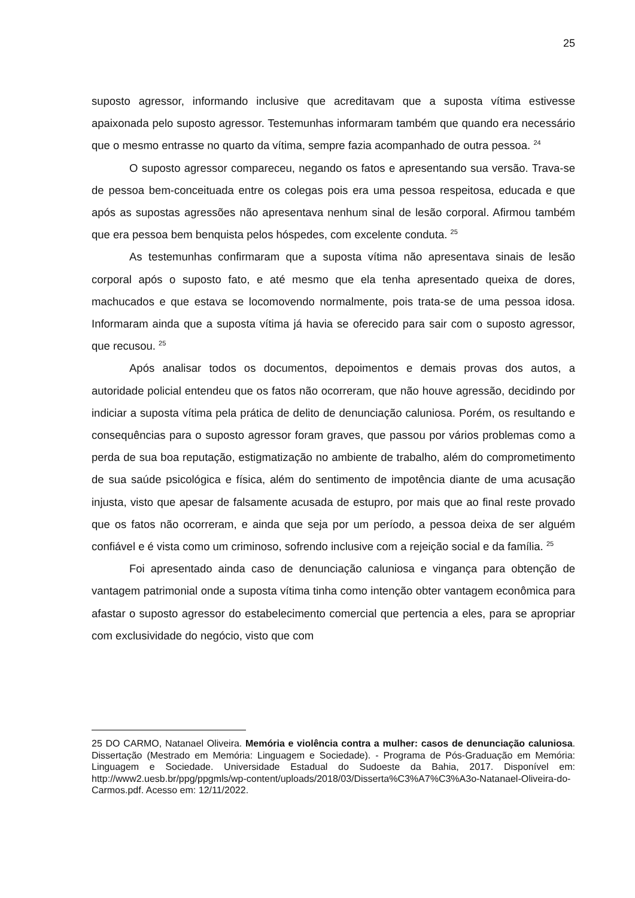25
suposto agressor, informando inclusive que acreditavam que a suposta vítima estivesse apaixonada pelo suposto agressor. Testemunhas informaram também que quando era necessário que o mesmo entrasse no quarto da vítima, sempre fazia acompanhado de outra pessoa. <sup>24</sup>
O suposto agressor compareceu, negando os fatos e apresentando sua versão. Trava-se de pessoa bem-conceituada entre os colegas pois era uma pessoa respeitosa, educada e que após as supostas agressões não apresentava nenhum sinal de lesão corporal. Afirmou também que era pessoa bem benquista pelos hóspedes, com excelente conduta. <sup>25</sup>
As testemunhas confirmaram que a suposta vítima não apresentava sinais de lesão corporal após o suposto fato, e até mesmo que ela tenha apresentado queixa de dores, machucados e que estava se locomovendo normalmente, pois trata-se de uma pessoa idosa. Informaram ainda que a suposta vítima já havia se oferecido para sair com o suposto agressor, que recusou. <sup>25</sup>
Após analisar todos os documentos, depoimentos e demais provas dos autos, a autoridade policial entendeu que os fatos não ocorreram, que não houve agressão, decidindo por indiciar a suposta vítima pela prática de delito de denunciação caluniosa. Porém, os resultando e consequências para o suposto agressor foram graves, que passou por vários problemas como a perda de sua boa reputação, estigmatização no ambiente de trabalho, além do comprometimento de sua saúde psicológica e física, além do sentimento de impotência diante de uma acusação injusta, visto que apesar de falsamente acusada de estupro, por mais que ao final reste provado que os fatos não ocorreram, e ainda que seja por um período, a pessoa deixa de ser alguém confiável e é vista como um criminoso, sofrendo inclusive com a rejeição social e da família. <sup>25</sup>
Foi apresentado ainda caso de denunciação caluniosa e vingança para obtenção de vantagem patrimonial onde a suposta vítima tinha como intenção obter vantagem econômica para afastar o suposto agressor do estabelecimento comercial que pertencia a eles, para se apropriar com exclusividade do negócio, visto que com
25 DO CARMO, Natanael Oliveira. Memória e violência contra a mulher: casos de denunciação caluniosa. Dissertação (Mestrado em Memória: Linguagem e Sociedade). - Programa de Pós-Graduação em Memória: Linguagem e Sociedade. Universidade Estadual do Sudoeste da Bahia, 2017. Disponível em: http://www2.uesb.br/ppg/ppgmls/wp-content/uploads/2018/03/Disserta%C3%A7%C3%A3o-Natanael-Oliveira-do-Carmos.pdf. Acesso em: 12/11/2022.